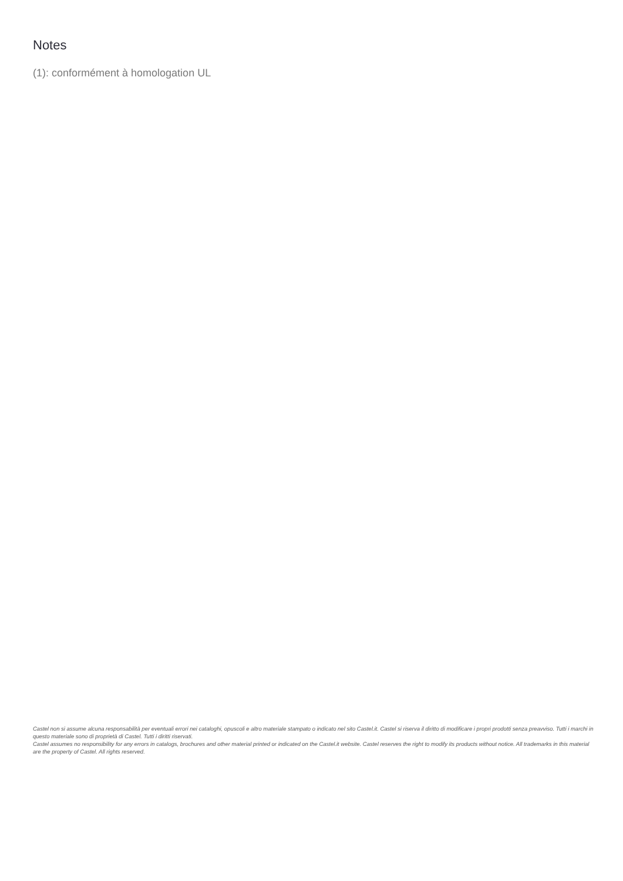Notes
(1): conformément à homologation UL
Castel non si assume alcuna responsabilità per eventuali errori nei cataloghi, opuscoli e altro materiale stampato o indicato nel sito Castel.it. Castel si riserva il diritto di modificare i propri prodotti senza preavviso. Tutti i marchi in questo materiale sono di proprietà di Castel. Tutti i diritti riservati.
Castel assumes no responsibility for any errors in catalogs, brochures and other material printed or indicated on the Castel.it website. Castel reserves the right to modify its products without notice. All trademarks in this material are the property of Castel. All rights reserved.